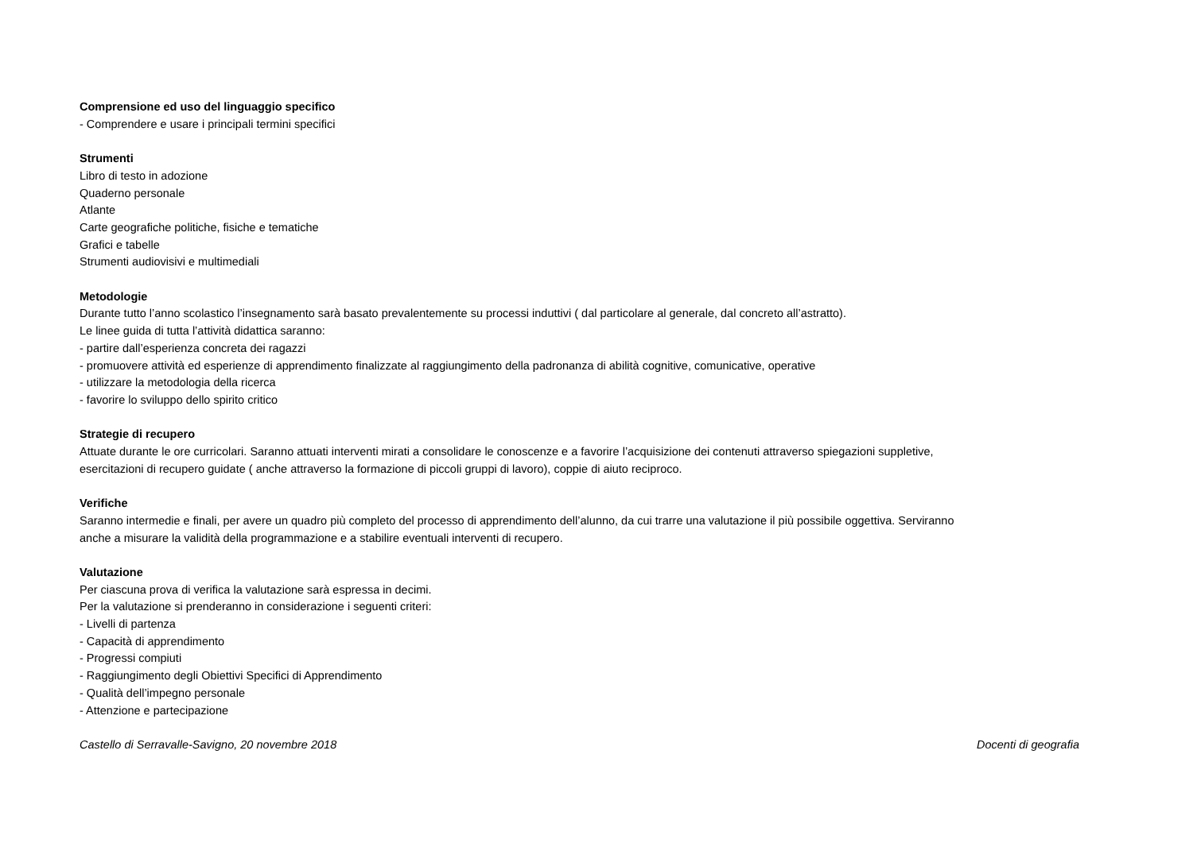Comprensione ed uso del linguaggio specifico
- Comprendere e usare i principali termini specifici
Strumenti
Libro di testo in adozione
Quaderno personale
Atlante
Carte geografiche politiche, fisiche e tematiche
Grafici e tabelle
Strumenti audiovisivi e multimediali
Metodologie
Durante tutto l’anno scolastico l’insegnamento sarà basato prevalentemente su processi induttivi ( dal particolare al generale, dal concreto all’astratto).
Le linee guida di tutta l’attività didattica saranno:
- partire dall’esperienza concreta dei ragazzi
- promuovere attività ed esperienze di apprendimento finalizzate al raggiungimento della padronanza di abilità cognitive, comunicative, operative
- utilizzare la metodologia della ricerca
- favorire lo sviluppo dello spirito critico
Strategie di recupero
Attuate durante le ore curricolari. Saranno attuati interventi mirati a consolidare le conoscenze e a favorire l’acquisizione dei contenuti attraverso spiegazioni suppletive,
esercitazioni di recupero guidate ( anche attraverso la formazione di piccoli gruppi di lavoro), coppie di aiuto reciproco.
Verifiche
Saranno intermedie e finali, per avere un quadro più completo del processo di apprendimento dell’alunno, da cui trarre una valutazione il più possibile oggettiva. Serviranno
anche a misurare la validità della programmazione e a stabilire eventuali interventi di recupero.
Valutazione
Per ciascuna prova di verifica la valutazione sarà espressa in decimi.
Per la valutazione si prenderanno in considerazione i seguenti criteri:
- Livelli di partenza
- Capacità di apprendimento
- Progressi compiuti
- Raggiungimento degli Obiettivi Specifici di Apprendimento
- Qualità dell’impegno personale
- Attenzione e partecipazione
Castello di Serravalle-Savigno, 20 novembre 2018 Docenti di geografia